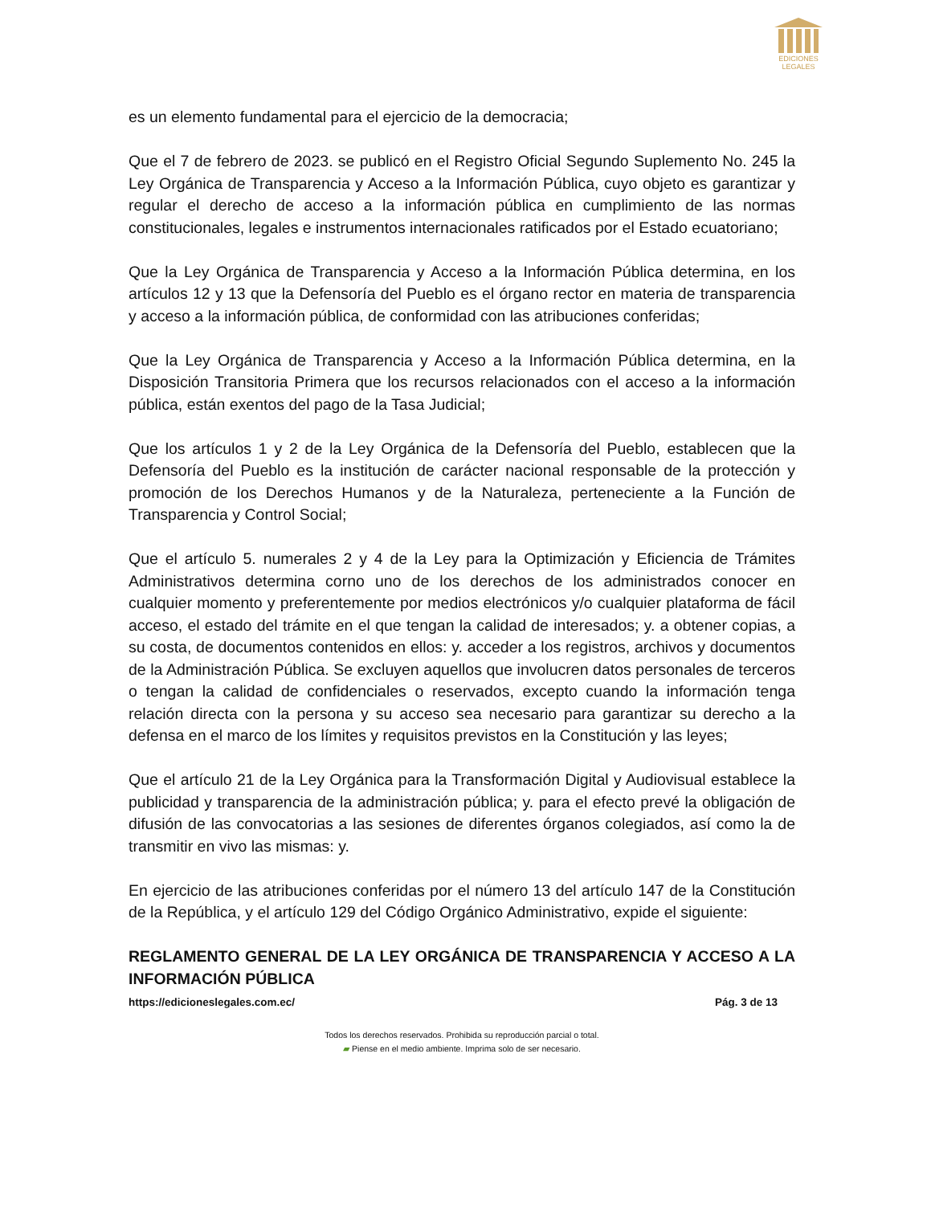EDICIONES
LEGALES
es un elemento fundamental para el ejercicio de la democracia;
Que el 7 de febrero de 2023. se publicó en el Registro Oficial Segundo Suplemento No. 245 la Ley Orgánica de Transparencia y Acceso a la Información Pública, cuyo objeto es garantizar y regular el derecho de acceso a la información pública en cumplimiento de las normas constitucionales, legales e instrumentos internacionales ratificados por el Estado ecuatoriano;
Que la Ley Orgánica de Transparencia y Acceso a la Información Pública determina, en los artículos 12 y 13 que la Defensoría del Pueblo es el órgano rector en materia de transparencia y acceso a la información pública, de conformidad con las atribuciones conferidas;
Que la Ley Orgánica de Transparencia y Acceso a la Información Pública determina, en la Disposición Transitoria Primera que los recursos relacionados con el acceso a la información pública, están exentos del pago de la Tasa Judicial;
Que los artículos 1 y 2 de la Ley Orgánica de la Defensoría del Pueblo, establecen que la Defensoría del Pueblo es la institución de carácter nacional responsable de la protección y promoción de los Derechos Humanos y de la Naturaleza, perteneciente a la Función de Transparencia y Control Social;
Que el artículo 5. numerales 2 y 4 de la Ley para la Optimización y Eficiencia de Trámites Administrativos determina corno uno de los derechos de los administrados conocer en cualquier momento y preferentemente por medios electrónicos y/o cualquier plataforma de fácil acceso, el estado del trámite en el que tengan la calidad de interesados; y. a obtener copias, a su costa, de documentos contenidos en ellos: y. acceder a los registros, archivos y documentos de la Administración Pública. Se excluyen aquellos que involucren datos personales de terceros o tengan la calidad de confidenciales o reservados, excepto cuando la información tenga relación directa con la persona y su acceso sea necesario para garantizar su derecho a la defensa en el marco de los límites y requisitos previstos en la Constitución y las leyes;
Que el artículo 21 de la Ley Orgánica para la Transformación Digital y Audiovisual establece la publicidad y transparencia de la administración pública; y. para el efecto prevé la obligación de difusión de las convocatorias a las sesiones de diferentes órganos colegiados, así como la de transmitir en vivo las mismas: y.
En ejercicio de las atribuciones conferidas por el número 13 del artículo 147 de la Constitución de la República, y el artículo 129 del Código Orgánico Administrativo, expide el siguiente:
REGLAMENTO GENERAL DE LA LEY ORGÁNICA DE TRANSPARENCIA Y ACCESO A LA INFORMACIÓN PÚBLICA
https://edicioneslegales.com.ec/ Pág. 3 de 13
Todos los derechos reservados. Prohibida su reproducción parcial o total.
▰ Piense en el medio ambiente. Imprima solo de ser necesario.